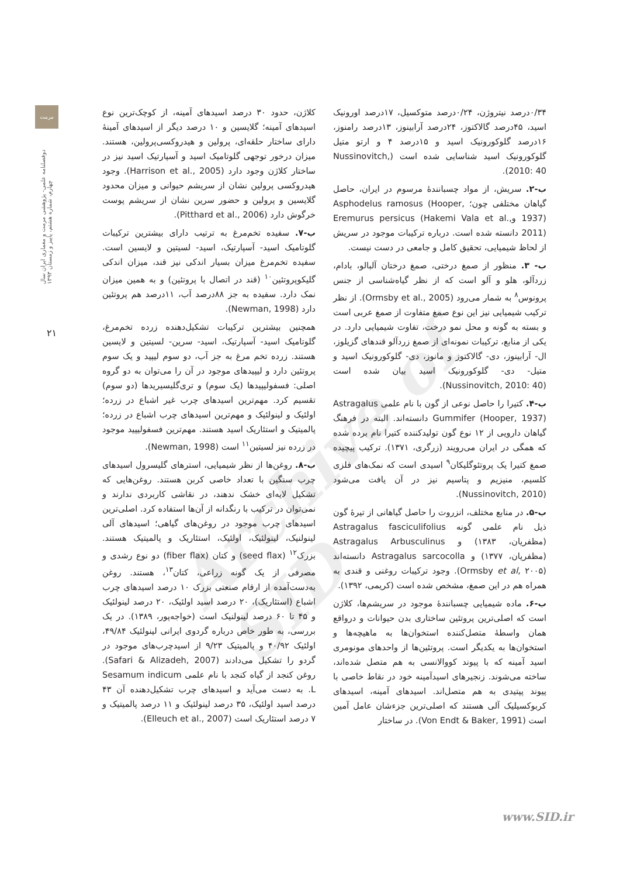مرمت
دوفصلنامه علمی- پژوهشی مرمت و معماری ایران سال چهارم، شماره هشتم، پاییز و زمستان ۱۳۹۳
۲۱
Archive of SID
۰/۳۴درصد نیتروژن، ۰/۲۴درصد متوکسیل، ۱۷درصد اورونیک اسید، ۴۵درصد گالاکتوز، ۲۴درصد آرابینوز، ۱۳درصد رامنوز، ۱۶درصد گلوکورونیک اسید و ۱۵درصد ۴ و ارتو متیل گلوکورونیک اسید شناسایی شده است (Nussinovitch, 2010: 40).
ب-۲. سریش، از مواد چسبانندهٔ مرسوم در ایران، حاصل گیاهان مختلفی چون؛ Asphodelus ramosus (Hooper, 1937) وEremurus persicus (Hakemi Vala et al., 2011) دانسته شده است. درباره ترکیبات موجود در سریش از لحاظ شیمیایی، تحقیق کامل و جامعی در دست نیست.
ب- ۳. منظور از صمغ درختی، صمغ درختان آلبالو، بادام، زردآلو، هلو و آلو است که از نظر گیاه‌شناسی از جنس پرونوس<sup>۸</sup> به شمار می‌رود (Ormsby et al., 2005). از نظر ترکیب شیمیایی نیز این نوع صمغ متفاوت از صمغ عربی است و بسته به گونه و محل نمو درخت، تفاوت شیمیایی دارد. در یکی از منابع، ترکیبات نمونه‌ای از صمغ زردآلو قندهای گزیلوز، ال- آرابینوز، دی- گالاکتوز و مانوز، دی- گلوکورونیک اسید و متیل- دی- گلوکورونیک اسید بیان شده است (Nussinovitch, 2010: 40).
ب-۴. کتیرا را حاصل نوعی از گون با نام علمی Astragalus Gummifer (Hooper, 1937) دانسته‌اند. البته در فرهنگ گیاهان دارویی از ۱۲ نوع گون تولیدکننده کتیرا نام برده شده که همگی در ایران می‌رویند (زرگری، ۱۳۷۱). ترکیب پیچیده صمغ کتیرا یک پروتئوگلیکان<sup>۹</sup> اسیدی است که نمک‌های فلزی کلسیم، منیزیم و پتاسیم نیز در آن یافت می‌شود (Nussinovitch, 2010).
ب-۵. در منابع مختلف، انزروت را حاصل گیاهانی از تیرهٔ گون ذیل نام علمی گونه Astragalus fasciculifolius (مظفریان، ۱۳۸۳) و Astragalus Arbusculinus (مظفریان، ۱۳۷۷) و Astragalus sarcocolla دانسته‌اند (Ormsby et al, ۲۰۰۵). وجود ترکیبات روغنی و قندی به همراه هم در این صمغ، مشخص شده است (کریمی، ۱۳۹۲).
ب-۶. ماده شیمیایی چسبانندهٔ موجود در سریشم‌ها، کلاژن است که اصلی‌ترین پروتئین ساختاری بدن حیوانات و درواقع همان واسطهٔ متصل‌کننده استخوان‌ها به ماهیچه‌ها و استخوان‌ها به یکدیگر است. پروتئین‌ها از واحدهای مونومری اسید آمینه که با پیوند کووالانسی به هم متصل شده‌اند، ساخته می‌شوند. زنجیرهای اسیدآمینه خود در نقاط خاصی با پیوند پپتیدی به هم متصل‌اند. اسیدهای آمینه، اسیدهای کربوکسیلیک آلی هستند که اصلی‌ترین جزءشان عامل آمین است (Von Endt & Baker, 1991). در ساختار
کلاژن، حدود ۳۰ درصد اسیدهای آمینه، از کوچک‌ترین نوع اسیدهای آمینه؛ گلایسین و ۱۰ درصد دیگر از اسیدهای آمینهٔ دارای ساختار حلقه‌ای، پرولین و هیدروکسی‌پرولین، هستند. میزان درخور توجهی گلوتامیک اسید و آسپارتیک اسید نیز در ساختار کلاژن وجود دارد (Harrison et al., 2005). وجود هیدروکسی پرولین نشان از سریشم حیوانی و میزان محدود گلایسین و پرولین و حضور سرین نشان از سریشم پوست خرگوش دارد (Pitthard et al., 2006).
ب-۷. سفیده تخم‌مرغ به ترتیب دارای بیشترین ترکیبات گلوتامیک اسید- آسپارتیک، اسید- لسیتین و لایسین است. سفیده تخم‌مرغ میزان بسیار اندکی نیز قند، میزان اندکی گلیکوپروتئین<sup>۱۰</sup> (قند در اتصال با پروتئین) و به همین میزان نمک دارد. سفیده به جز ۸۸درصد آب، ۱۱درصد هم پروتئین دارد (Newman, 1998).
همچنین بیشترین ترکیبات تشکیل‌دهنده زرده تخم‌مرغ، گلوتامیک اسید- آسپارتیک، اسید- سرین- لسیتین و لایسین هستند. زرده تخم مرغ به جز آب، دو سوم لیپید و یک سوم پروتئین دارد و لیپیدهای موجود در آن را می‌توان به دو گروه اصلی: فسفولیپیدها (یک سوم) و تری‌گلیسیریدها (دو سوم) تقسیم کرد. مهم‌ترین اسیدهای چرب غیر اشباع در زرده؛ اولئیک و لینولئیک و مهم‌ترین اسیدهای چرب اشباع در زرده؛ پالمیتیک و استئاریک اسید هستند. مهم‌ترین فسفولیپید موجود در زرده نیز لسیتین<sup>۱۱</sup> است (Newman, 1998).
ب-۸. روغن‌ها از نظر شیمیایی، استرهای گلیسرول اسیدهای چرب سنگین با تعداد خاصی کربن هستند. روغن‌هایی که تشکیل لایه‌ای خشک ندهند، در نقاشی کاربردی ندارند و نمی‌توان در ترکیب با رنگدانه از آن‌ها استفاده کرد. اصلی‌ترین اسیدهای چرب موجود در روغن‌های گیاهی؛ اسیدهای آلی لینولنیک، لینولئیک، اولئیک، استئاریک و پالمیتیک هستند. بزرک<sup>۱۲</sup> (seed flax) و کتان (fiber flax) دو نوع رشدی و مصرفی از یک گونه زراعی، کتان<sup>۱۳</sup>، هستند. روغن به‌دست‌آمده از ارقام صنعتی بزرک ۱۰ درصد اسیدهای چرب اشباع (استئاریک)، ۲۰ درصد اسید اولئیک، ۲۰ درصد لینولئیک و ۴۵ تا ۶۰ درصد لینولنیک است (خواجه‌پور، ۱۳۸۹). در یک بررسی، به طور خاص درباره گردوی ایرانی لینولئیک ۴۹/۸۴، اولئیک ۴۰/۹۲ و پالمیتیک ۹/۲۳ از اسیدچرب‌های موجود در گردو را تشکیل می‌دادند (Safari & Alizadeh, 2007). روغن کنجد از گیاه کنجد با نام علمی Sesamum indicum L. به دست می‌آید و اسیدهای چرب تشکیل‌دهنده آن ۴۳ درصد اسید اولئیک، ۳۵ درصد لینولئیک و ۱۱ درصد پالمیتیک و ۷ درصد استئاریک است (Elleuch et al., 2007).
www.SID.ir